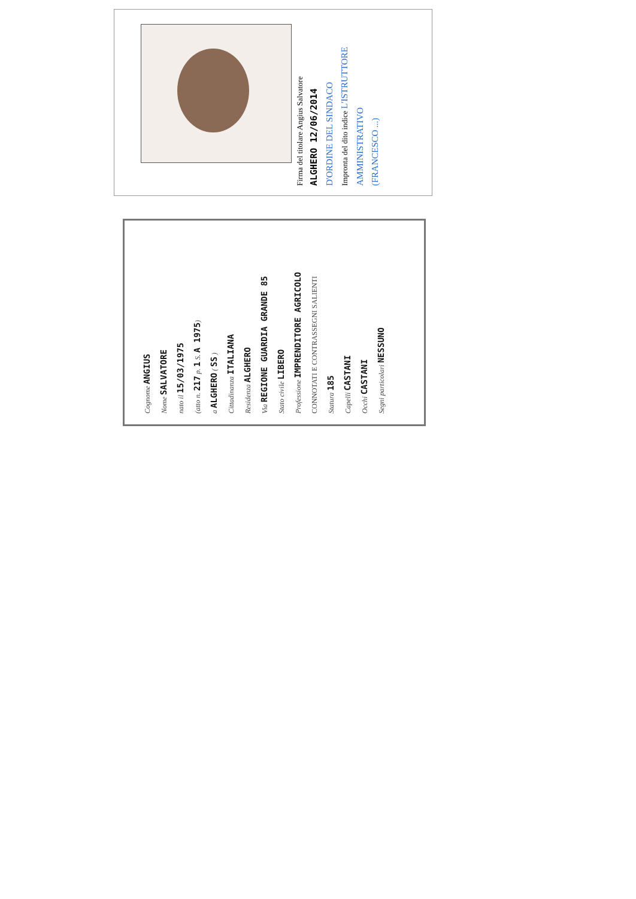Firma del titolare Angius Salvatore
ALGHERO 12/06/2014
D'ORDINE DEL SINDACO
Impronta del dito indice L'ISTRUTTORE AMMINISTRATIVO
(FRANCESCO ...)
Cognome ANGIUS
Nome SALVATORE
nato il 15/03/1975
(atto n. 217 p. 1 S. A 1975)
a ALGHERO ( SS )
Cittadinanza ITALIANA
Residenza ALGHERO
Via REGIONE GUARDIA GRANDE 85
Stato civile LIBERO
Professione IMPRENDITORE AGRICOLO
CONNOTATI E CONTRASSEGNI SALIENTI
Statura 185
Capelli CASTANI
Occhi CASTANI
Segni particolari NESSUNO